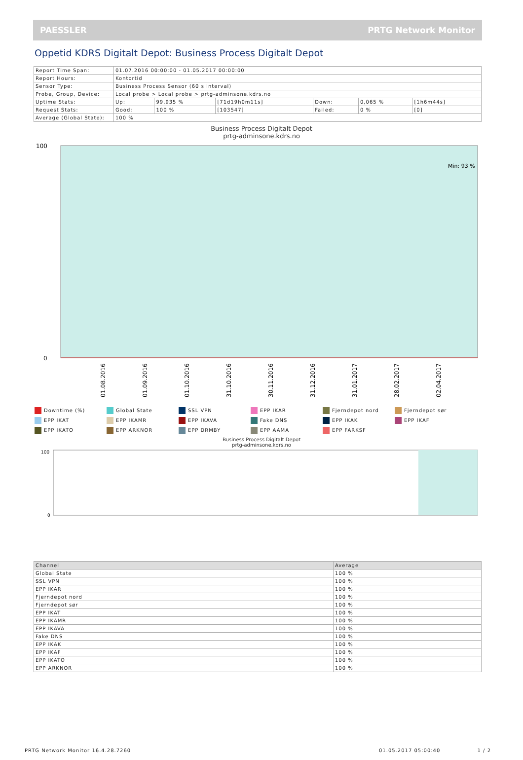PAESSLER PRTG Network Monitor
Oppetid KDRS Digitalt Depot: Business Process Digitalt Depot
| Report Time Span: | 01.07.2016 00:00:00 - 01.05.2017 00:00:00 | | | | | |
| Report Hours: | Kontortid | | | | | |
| Sensor Type: | Business Process Sensor (60 s Interval) | | | | | |
| Probe, Group, Device: | Local probe > Local probe > prtg-adminsone.kdrs.no | | | | | |
| Uptime Stats: | Up: | 99,935 % | [71d19h0m11s] | Down: | 0,065 % | [1h6m44s] |
| Request Stats: | Good: | 100 % | [103547] | Failed: | 0 % | [0] |
| Average (Global State): | 100 % | | | | | |
Business Process Digitalt Depot
prtg-adminsone.kdrs.no
100
0
Min: 93 %
01.08.2016
01.09.2016
01.10.2016
31.10.2016
30.11.2016
31.12.2016
31.01.2017
28.02.2017
02.04.2017
Downtime (%)
Global State
SSL VPN
EPP IKAR
Fjerndepot nord
Fjerndepot sør
EPP IKAT
EPP IKAMR
EPP IKAVA
Fake DNS
EPP IKAK
EPP IKAF
EPP IKATO
EPP ARKNOR
EPP DRMBY
EPP AAMA
EPP FARKSF
Business Process Digitalt Depot
prtg-adminsone.kdrs.no
100
0
| Channel | Average |
| --- | --- |
| Global State | 100 % |
| SSL VPN | 100 % |
| EPP IKAR | 100 % |
| Fjerndepot nord | 100 % |
| Fjerndepot sør | 100 % |
| EPP IKAT | 100 % |
| EPP IKAMR | 100 % |
| EPP IKAVA | 100 % |
| Fake DNS | 100 % |
| EPP IKAK | 100 % |
| EPP IKAF | 100 % |
| EPP IKATO | 100 % |
| EPP ARKNOR | 100 % |
PRTG Network Monitor 16.4.28.7260 01.05.2017 05:00:40 1 / 2